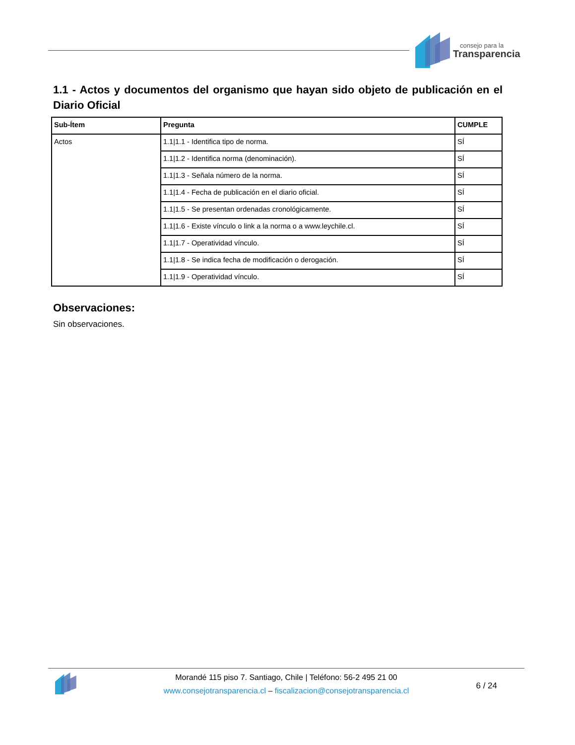consejo para la
Transparencia
1.1 - Actos y documentos del organismo que hayan sido objeto de publicación en el Diario Oficial
| Sub-Ítem | Pregunta | CUMPLE |
| --- | --- | --- |
| Actos | 1.1/1.1 - Identifica tipo de norma. | SÍ |
| | 1.1/1.2 - Identifica norma (denominación). | SÍ |
| | 1.1/1.3 - Señala número de la norma. | SÍ |
| | 1.1/1.4 - Fecha de publicación en el diario oficial. | SÍ |
| | 1.1/1.5 - Se presentan ordenadas cronológicamente. | SÍ |
| | 1.1/1.6 - Existe vínculo o link a la norma o a www.leychile.cl. | SÍ |
| | 1.1/1.7 - Operatividad vínculo. | SÍ |
| | 1.1/1.8 - Se indica fecha de modificación o derogación. | SÍ |
| | 1.1/1.9 - Operatividad vínculo. | SÍ |
Observaciones:
Sin observaciones.
Morandé 115 piso 7. Santiago, Chile | Teléfono: 56-2 495 21 00
www.consejotransparencia.cl – fiscalizacion@consejotransparencia.cl
6 / 24